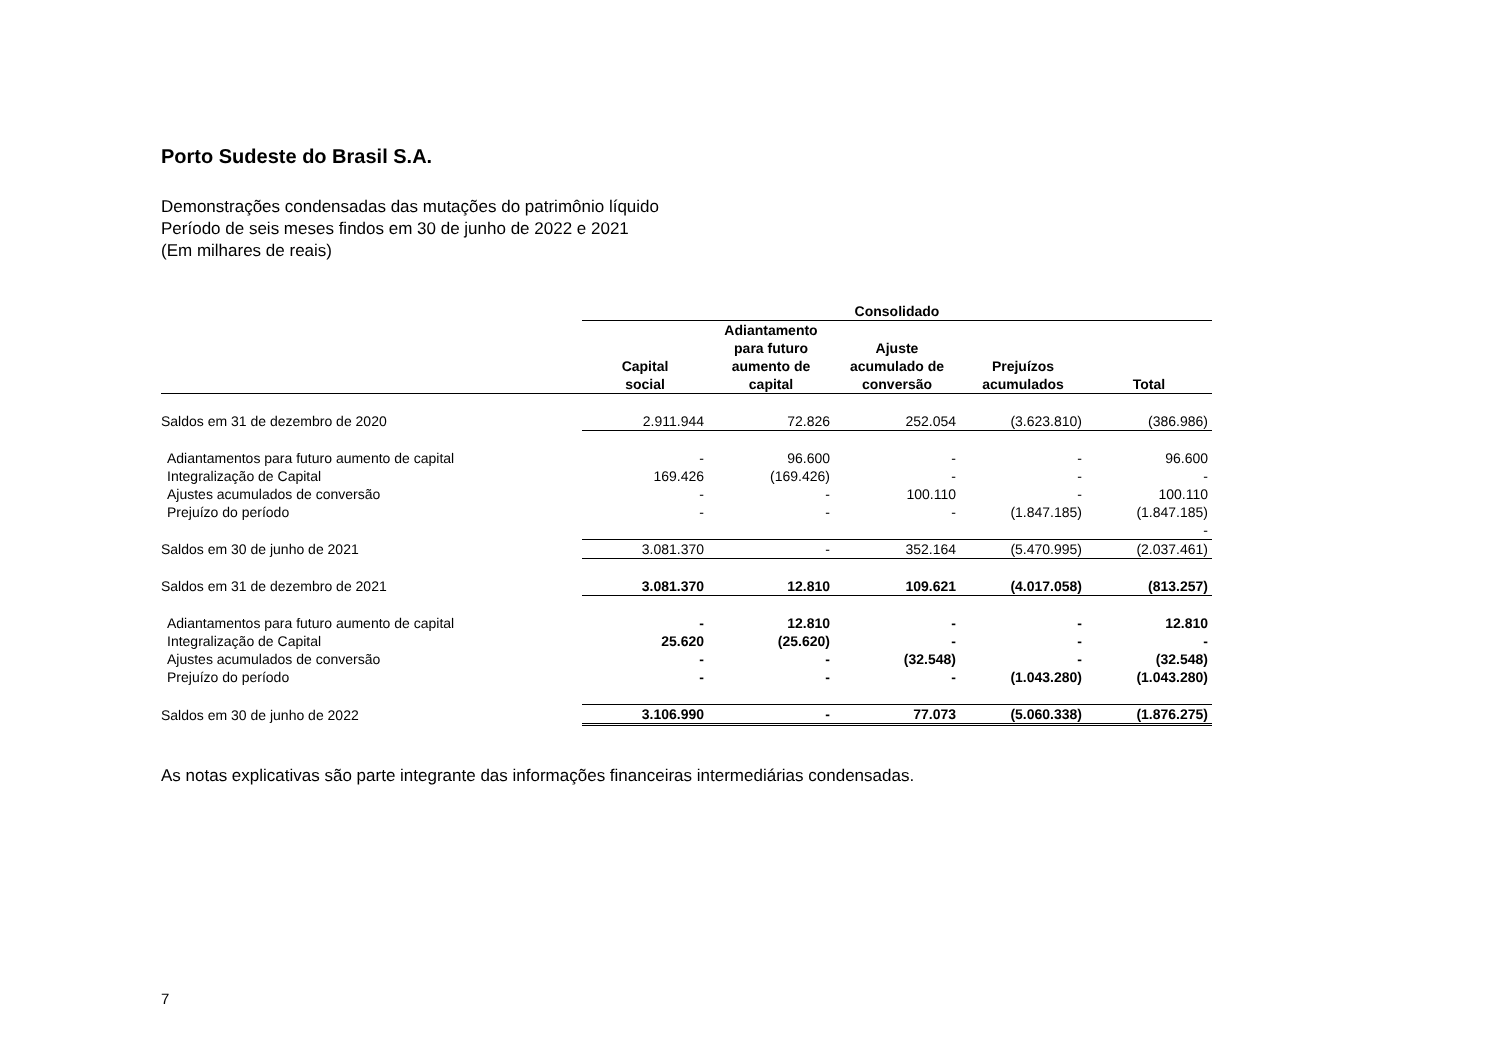Porto Sudeste do Brasil S.A.
Demonstrações condensadas das mutações do patrimônio líquido
Período de seis meses findos em 30 de junho de 2022 e 2021
(Em milhares de reais)
| | Consolidado | | | | |
| | Capital social | Adiantamento para futuro aumento de capital | Ajuste acumulado de conversão | Prejuízos acumulados | Total |
| Saldos em 31 de dezembro de 2020 | 2.911.944 | 72.826 | 252.054 | (3.623.810) | (386.986) |
| Adiantamentos para futuro aumento de capital | - | 96.600 | - | - | 96.600 |
| Integralização de Capital | 169.426 | (169.426) | - | - | - |
| Ajustes acumulados de conversão | - | - | 100.110 | - | 100.110 |
| Prejuízo do período | - | - | - | (1.847.185) | (1.847.185) |
| | | | | | - |
| Saldos em 30 de junho de 2021 | 3.081.370 | - | 352.164 | (5.470.995) | (2.037.461) |
| Saldos em 31 de dezembro de 2021 | 3.081.370 | 12.810 | 109.621 | (4.017.058) | (813.257) |
| Adiantamentos para futuro aumento de capital | - | 12.810 | - | - | 12.810 |
| Integralização de Capital | 25.620 | (25.620) | - | - | - |
| Ajustes acumulados de conversão | - | - | (32.548) | - | (32.548) |
| Prejuízo do período | - | - | - | (1.043.280) | (1.043.280) |
| Saldos em 30 de junho de 2022 | 3.106.990 | - | 77.073 | (5.060.338) | (1.876.275) |
As notas explicativas são parte integrante das informações financeiras intermediárias condensadas.
7